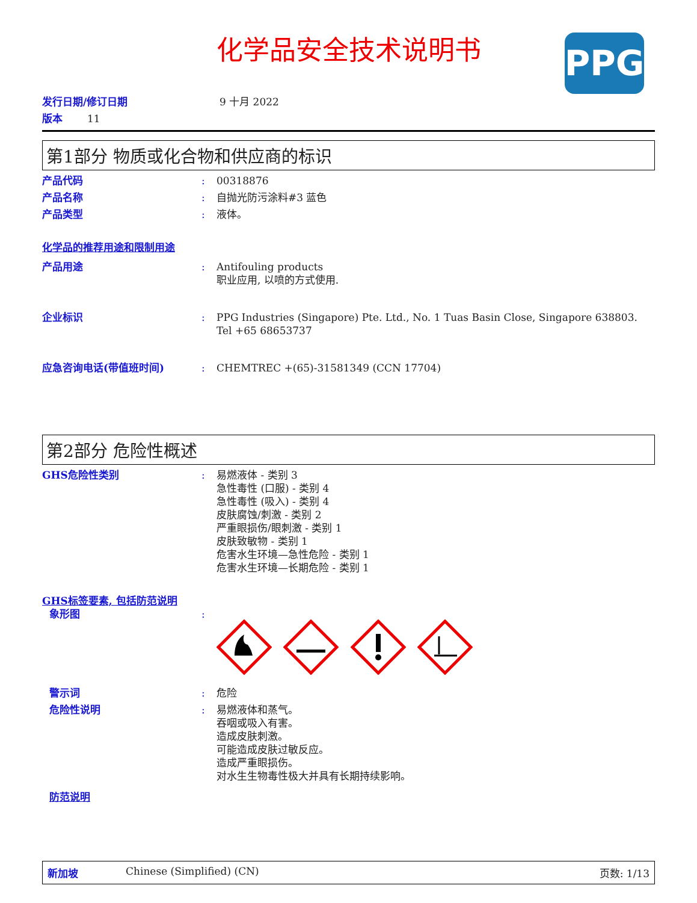化学品安全技术说明书
PPG
发行日期/修订日期 9 十月 2022
版本 11
第1部分 物质或化合物和供应商的标识
产品代码: 00318876
产品名称: 自抛光防污涂料#3 蓝色
产品类型: 液体。
化学品的推荐用途和限制用途
产品用途: Antifouling products
职业应用, 以喷的方式使用.
企业标识: PPG Industries (Singapore) Pte. Ltd., No. 1 Tuas Basin Close, Singapore 638803. Tel +65 68653737
应急咨询电话(带值班时间): CHEMTREC +(65)-31581349 (CCN 17704)
第2部分 危险性概述
GHS危险性类别: 易燃液体 - 类别 3
急性毒性 (口服) - 类别 4
急性毒性 (吸入) - 类别 4
皮肤腐蚀/刺激 - 类别 2
严重眼损伤/眼刺激 - 类别 1
皮肤致敏物 - 类别 1
危害水生环境—急性危险 - 类别 1
危害水生环境—长期危险 - 类别 1
GHS标签要素, 包括防范说明
象形图:
警示词: 危险
危险性说明: 易燃液体和蒸气。
吞咽或吸入有害。
造成皮肤刺激。
可能造成皮肤过敏反应。
造成严重眼损伤。
对水生生物毒性极大并具有长期持续影响。
防范说明
新加坡 Chinese (Simplified) (CN) 页数: 1/13